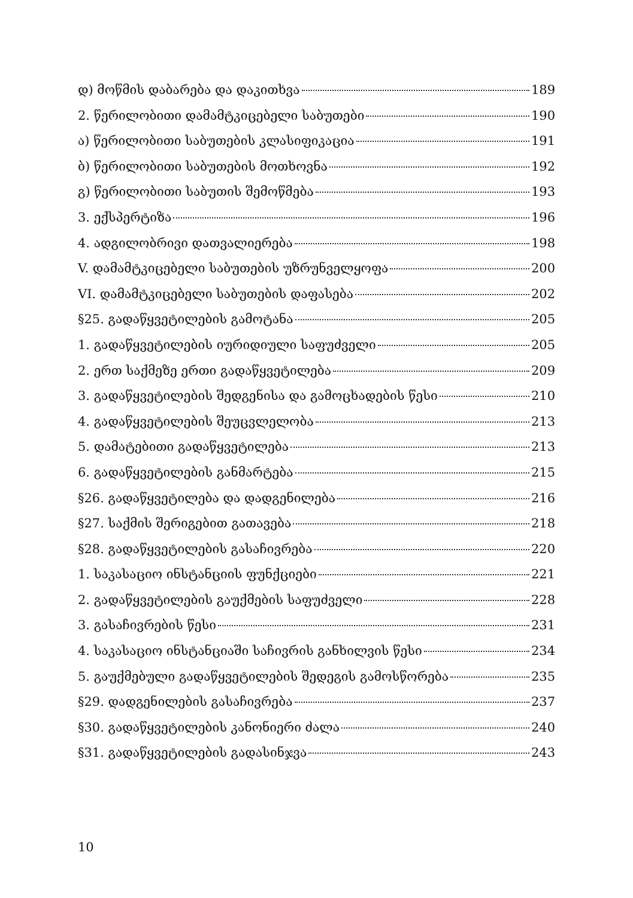დ) მოწმის დაბარება და დაკითხვა 189
2. წერილობითი დამამტკიცებელი საბუთები 190
ა) წერილობითი საბუთების კლასიფიკაცია 191
ბ) წერილობითი საბუთების მოთხოვნა 192
გ) წერილობითი საბუთის შემოწმება 193
3. ექსპერტიზა 196
4. ადგილობრივი დათვალიერება 198
V. დამამტკიცებელი საბუთების უზრუნველყოფა 200
VI. დამამტკიცებელი საბუთების დაფასება 202
§25. გადაწყვეტილების გამოტანა 205
1. გადაწყვეტილების იურიდიული საფუძველი 205
2. ერთ საქმეზე ერთი გადაწყვეტილება 209
3. გადაწყვეტილების შედგენისა და გამოცხადების წესი 210
4. გადაწყვეტილების შეუცვლელობა 213
5. დამატებითი გადაწყვეტილება 213
6. გადაწყვეტილების განმარტება 215
§26. გადაწყვეტილება და დადგენილება 216
§27. საქმის შერიგებით გათავება 218
§28. გადაწყვეტილების გასაჩივრება 220
1. საკასაციო ინსტანციის ფუნქციები 221
2. გადაწყვეტილების გაუქმების საფუძველი 228
3. გასაჩივრების წესი 231
4. საკასაციო ინსტანციაში საჩივრის განხილვის წესი 234
5. გაუქმებული გადაწყვეტილების შედეგის გამოსწორება 235
§29. დადგენილების გასაჩივრება 237
§30. გადაწყვეტილების კანონიერი ძალა 240
§31. გადაწყვეტილების გადასინჯვა 243
10